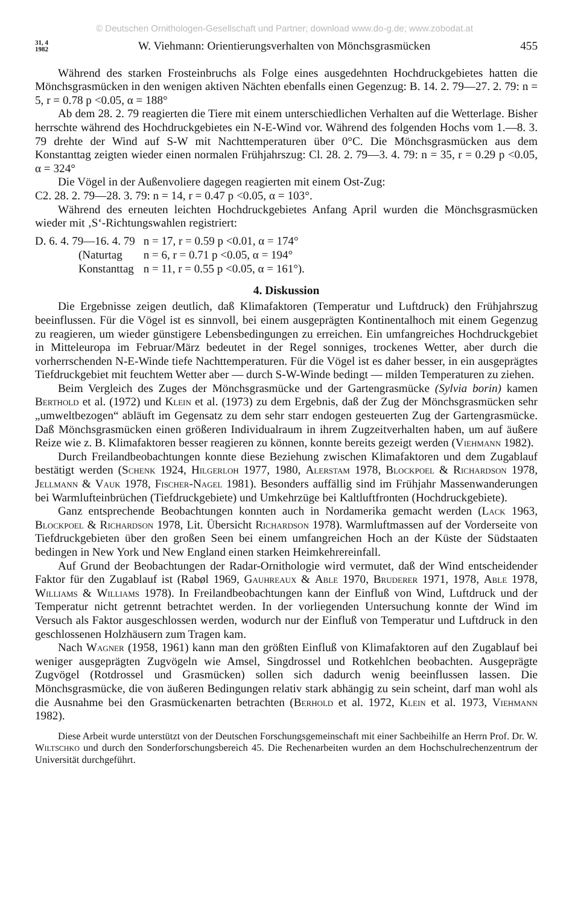© Deutschen Ornithologen-Gesellschaft und Partner; download www.do-g.de; www.zobodat.at
31, 4
1982 W. Viehmann: Orientierungsverhalten von Mönchsgrasmücken 455
Während des starken Frosteinbruchs als Folge eines ausgedehnten Hochdruckgebietes hatten die Mönchsgrasmücken in den wenigen aktiven Nächten ebenfalls einen Gegenzug: B. 14. 2. 79—27. 2. 79: n = 5, r = 0.78 p <0.05, α = 188°
Ab dem 28. 2. 79 reagierten die Tiere mit einem unterschiedlichen Verhalten auf die Wetterlage. Bisher herrschte während des Hochdruckgebietes ein N-E-Wind vor. Während des folgenden Hochs vom 1.—8. 3. 79 drehte der Wind auf S-W mit Nachttemperaturen über 0°C. Die Mönchsgrasmücken aus dem Konstanttag zeigten wieder einen normalen Frühjahrszug: Cl. 28. 2. 79—3. 4. 79: n = 35, r = 0.29 p <0.05, α = 324°
Die Vögel in der Außenvoliere dagegen reagierten mit einem Ost-Zug:
C2. 28. 2. 79—28. 3. 79: n = 14, r = 0.47 p <0.05, α = 103°.
Während des erneuten leichten Hochdruckgebietes Anfang April wurden die Mönchsgrasmücken wieder mit ‚S‘-Richtungswahlen registriert:
| D. 6. 4. 79—16. 4. 79 | n = 17, r = 0.59 p <0.01, α = 174° |
| (Naturtag | n = 6, r = 0.71 p <0.05, α = 194° |
| Konstanttag | n = 11, r = 0.55 p <0.05, α = 161°). |
4. Diskussion
Die Ergebnisse zeigen deutlich, daß Klimafaktoren (Temperatur und Luftdruck) den Frühjahrszug beeinflussen. Für die Vögel ist es sinnvoll, bei einem ausgeprägten Kontinentalhoch mit einem Gegenzug zu reagieren, um wieder günstigere Lebensbedingungen zu erreichen. Ein umfangreiches Hochdruckgebiet in Mitteleuropa im Februar/März bedeutet in der Regel sonniges, trockenes Wetter, aber durch die vorherrschenden N-E-Winde tiefe Nachttemperaturen. Für die Vögel ist es daher besser, in ein ausgeprägtes Tiefdruckgebiet mit feuchtem Wetter aber — durch S-W-Winde bedingt — milden Temperaturen zu ziehen.
Beim Vergleich des Zuges der Mönchsgrasmücke und der Gartengrasmücke (Sylvia borin) kamen Berthold et al. (1972) und Klein et al. (1973) zu dem Ergebnis, daß der Zug der Mönchsgrasmücken sehr „umweltbezogen“ abläuft im Gegensatz zu dem sehr starr endogen gesteuerten Zug der Gartengrasmücke. Daß Mönchsgrasmücken einen größeren Individualraum in ihrem Zugzeitverhalten haben, um auf äußere Reize wie z. B. Klimafaktoren besser reagieren zu können, konnte bereits gezeigt werden (Viehmann 1982).
Durch Freilandbeobachtungen konnte diese Beziehung zwischen Klimafaktoren und dem Zugablauf bestätigt werden (Schenk 1924, Hilgerloh 1977, 1980, Alerstam 1978, Blockpoel & Richardson 1978, Jellmann & Vauk 1978, Fischer-Nagel 1981). Besonders auffällig sind im Frühjahr Massenwanderungen bei Warmlufteinbrüchen (Tiefdruckgebiete) und Umkehrzüge bei Kaltluftfronten (Hochdruckgebiete).
Ganz entsprechende Beobachtungen konnten auch in Nordamerika gemacht werden (Lack 1963, Blockpoel & Richardson 1978, Lit. Übersicht Richardson 1978). Warmluftmassen auf der Vorderseite von Tiefdruckgebieten über den großen Seen bei einem umfangreichen Hoch an der Küste der Südstaaten bedingen in New York und New England einen starken Heimkehrereinfall.
Auf Grund der Beobachtungen der Radar-Ornithologie wird vermutet, daß der Wind entscheidender Faktor für den Zugablauf ist (Rabøl 1969, Gauhreaux & Able 1970, Bruderer 1971, 1978, Able 1978, Williams & Williams 1978). In Freilandbeobachtungen kann der Einfluß von Wind, Luftdruck und der Temperatur nicht getrennt betrachtet werden. In der vorliegenden Untersuchung konnte der Wind im Versuch als Faktor ausgeschlossen werden, wodurch nur der Einfluß von Temperatur und Luftdruck in den geschlossenen Holzhäusern zum Tragen kam.
Nach Wagner (1958, 1961) kann man den größten Einfluß von Klimafaktoren auf den Zugablauf bei weniger ausgeprägten Zugvögeln wie Amsel, Singdrossel und Rotkehlchen beobachten. Ausgeprägte Zugvögel (Rotdrossel und Grasmücken) sollen sich dadurch wenig beeinflussen lassen. Die Mönchsgrasmücke, die von äußeren Bedingungen relativ stark abhängig zu sein scheint, darf man wohl als die Ausnahme bei den Grasmückenarten betrachten (Berhold et al. 1972, Klein et al. 1973, Viehmann 1982).
Diese Arbeit wurde unterstützt von der Deutschen Forschungsgemeinschaft mit einer Sachbeihilfe an Herrn Prof. Dr. W. Wiltschko und durch den Sonderforschungsbereich 45. Die Rechenarbeiten wurden an dem Hochschulrechenzentrum der Universität durchgeführt.